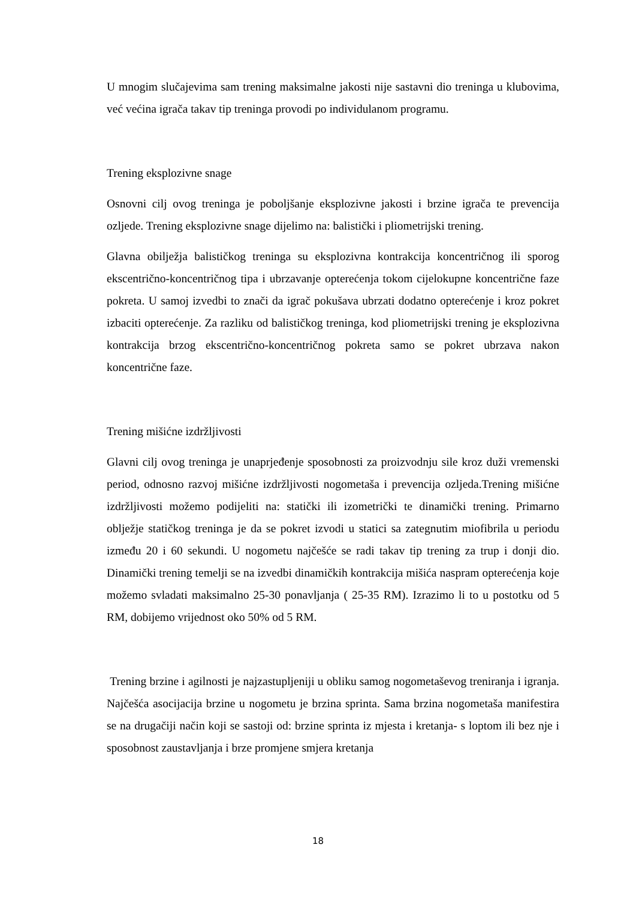U mnogim slučajevima sam trening maksimalne jakosti nije sastavni dio treninga u klubovima, već većina igrača takav tip treninga provodi po individulanom programu.
Trening eksplozivne snage
Osnovni cilj ovog treninga je poboljšanje eksplozivne jakosti i brzine igrača te prevencija ozljede. Trening eksplozivne snage dijelimo na: balistički i pliometrijski trening.
Glavna obilježja balističkog treninga su eksplozivna kontrakcija koncentričnog ili sporog ekscentrično-koncentričnog tipa i ubrzavanje opterećenja tokom cijelokupne koncentrične faze pokreta. U samoj izvedbi to znači da igrač pokušava ubrzati dodatno opterećenje i kroz pokret izbaciti opterećenje. Za razliku od balističkog treninga, kod pliometrijski trening je eksplozivna kontrakcija brzog ekscentrično-koncentričnog pokreta samo se pokret ubrzava nakon koncentrične faze.
Trening mišićne izdržljivosti
Glavni cilj ovog treninga je unaprjeđenje sposobnosti za proizvodnju sile kroz duži vremenski period, odnosno razvoj mišićne izdržljivosti nogometaša i prevencija ozljeda.Trening mišićne izdržljivosti možemo podijeliti na: statički ili izometrički te dinamički trening. Primarno oblježje statičkog treninga je da se pokret izvodi u statici sa zategnutim miofibrila u periodu između 20 i 60 sekundi. U nogometu najčešće se radi takav tip trening za trup i donji dio. Dinamički trening temelji se na izvedbi dinamičkih kontrakcija mišića naspram opterećenja koje možemo svladati maksimalno 25-30 ponavljanja ( 25-35 RM). Izrazimo li to u postotku od 5 RM, dobijemo vrijednost oko 50% od 5 RM.
Trening brzine i agilnosti je najzastupljeniji u obliku samog nogometaševog treniranja i igranja. Najčešća asocijacija brzine u nogometu je brzina sprinta. Sama brzina nogometaša manifestira se na drugačiji način koji se sastoji od: brzine sprinta iz mjesta i kretanja- s loptom ili bez nje i sposobnost zaustavljanja i brze promjene smjera kretanja
18